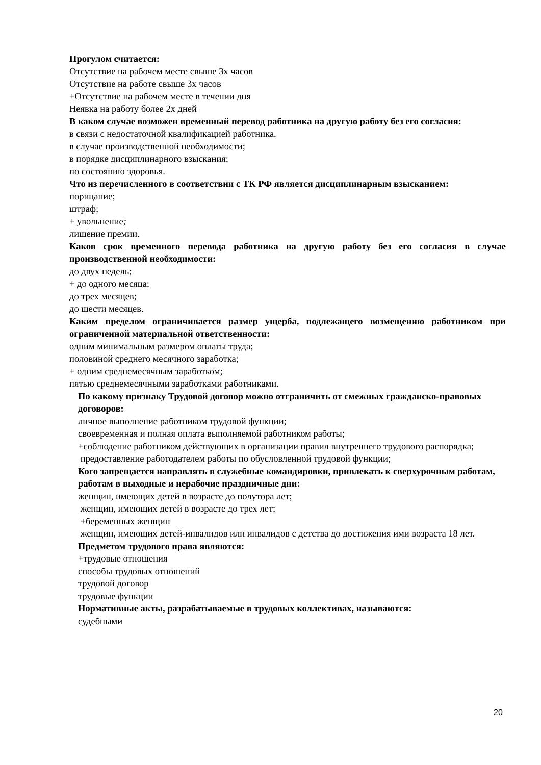Прогулом считается:
Отсутствие на рабочем месте свыше 3х часов
Отсутствие на работе свыше 3х часов
+Отсутствие на рабочем месте в течении дня
Неявка на работу более 2х дней
В каком случае возможен временный перевод работника на другую работу без его согласия:
в связи с недостаточной квалификацией работника.
в случае производственной необходимости;
в порядке дисциплинарного взыскания;
по состоянию здоровья.
Что из перечисленного в соответствии с ТК РФ является дисциплинарным взысканием:
порицание;
штраф;
+ увольнение;
лишение премии.
Каков срок временного перевода работника на другую работу без его согласия в случае производственной необходимости:
до двух недель;
+ до одного месяца;
до трех месяцев;
до шести месяцев.
Каким пределом ограничивается размер ущерба, подлежащего возмещению работником при ограниченной материальной ответственности:
одним минимальным размером оплаты труда;
половиной среднего месячного заработка;
+ одним среднемесячным заработком;
пятью среднемесячными заработками работниками.
По какому признаку Трудовой договор можно отграничить от смежных гражданско-правовых договоров:
личное выполнение работником трудовой функции;
своевременная и полная оплата выполняемой работником работы;
+соблюдение работником действующих в организации правил внутреннего трудового распорядка;
предоставление работодателем работы по обусловленной трудовой функции;
Кого запрещается направлять в служебные командировки, привлекать к сверхурочным работам, работам в выходные и нерабочие праздничные дни:
женщин, имеющих детей в возрасте до полутора лет;
женщин, имеющих детей в возрасте до трех лет;
+беременных женщин
женщин, имеющих детей-инвалидов или инвалидов с детства до достижения ими возраста 18 лет.
Предметом трудового права являются:
+трудовые отношения
способы трудовых отношений
трудовой договор
трудовые функции
Нормативные акты, разрабатываемые в трудовых коллективах, называются:
судебными
20